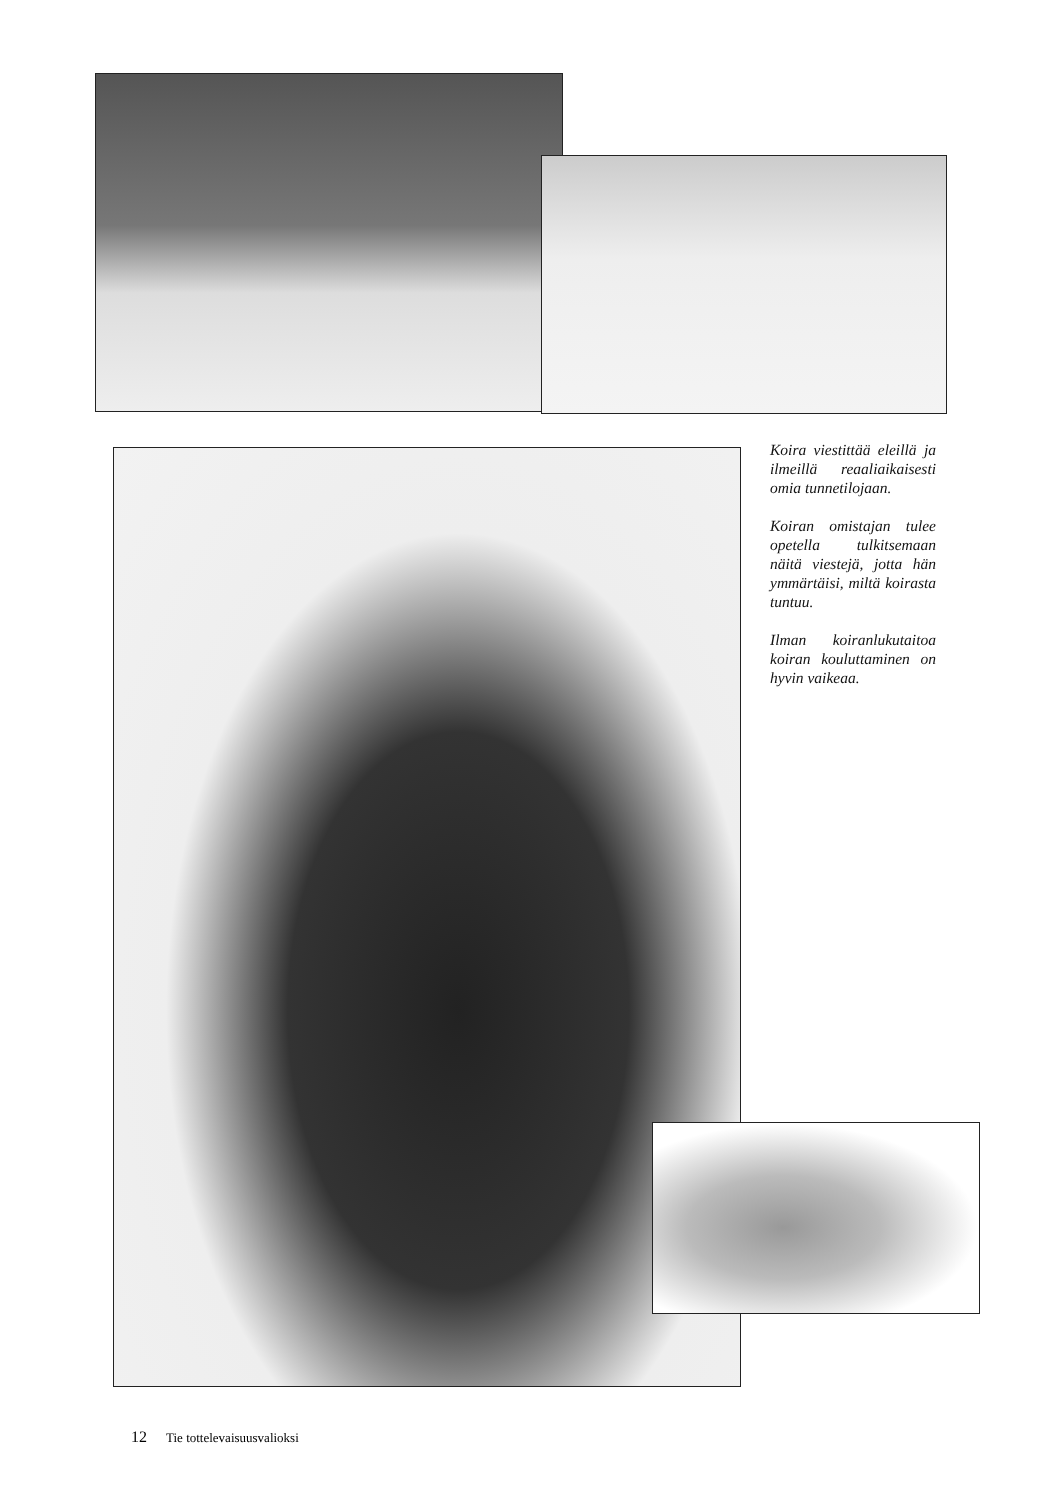Koira viestittää eleillä ja ilmeillä reaaliaikaisesti omia tunnetilojaan.
Koiran omistajan tulee opetella tulkitsemaan näitä viestejä, jotta hän ymmärtäisi, miltä koirasta tuntuu.
Ilman koiranlukutaitoa koiran kouluttaminen on hyvin vaikeaa.
12 Tie tottelevaisuusvalioksi